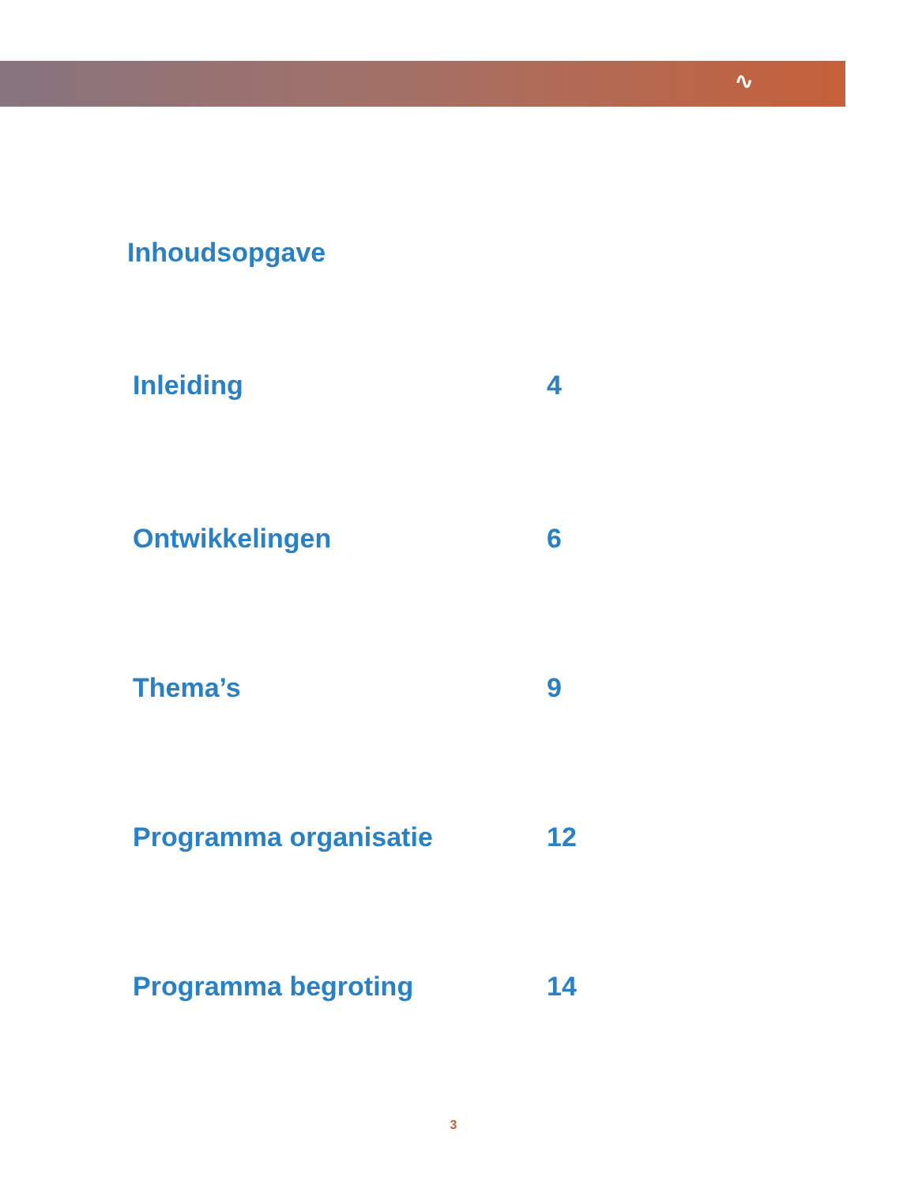∿
Inhoudsopgave
Inleiding 4
Ontwikkelingen 6
Thema’s 9
Programma organisatie 12
Programma begroting 14
3